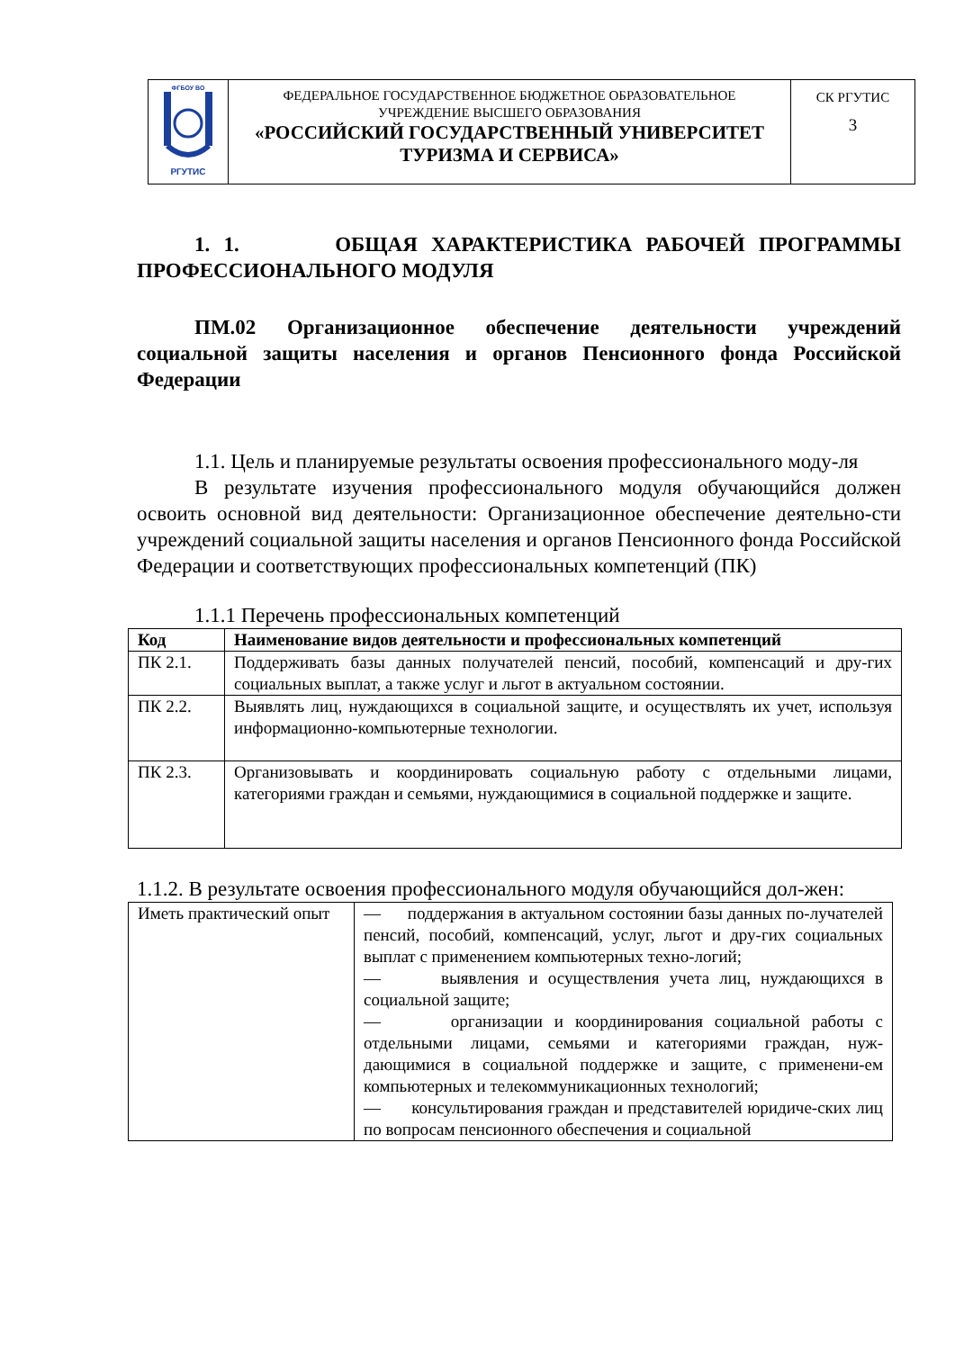| ФГБОУ ВО РГУТИС | ФЕДЕРАЛЬНОЕ ГОСУДАРСТВЕННОЕ БЮДЖЕТНОЕ ОБРАЗОВАТЕЛЬНОЕ УЧРЕЖДЕНИЕ ВЫСШЕГО ОБРАЗОВАНИЯ «РОССИЙСКИЙ ГОСУДАРСТВЕННЫЙ УНИВЕРСИТЕТ ТУРИЗМА И СЕРВИСА» | СК РГУТИС 3 |
1. 1. ОБЩАЯ ХАРАКТЕРИСТИКА РАБОЧЕЙ ПРОГРАММЫ ПРОФЕССИОНАЛЬНОГО МОДУЛЯ
ПМ.02 Организационное обеспечение деятельности учреждений социальной защиты населения и органов Пенсионного фонда Российской Федерации
1.1. Цель и планируемые результаты освоения профессионального моду-ля
В результате изучения профессионального модуля обучающийся должен освоить основной вид деятельности: Организационное обеспечение деятельно-сти учреждений социальной защиты населения и органов Пенсионного фонда Российской Федерации и соответствующих профессиональных компетенций (ПК)
1.1.1 Перечень профессиональных компетенций
| Код | Наименование видов деятельности и профессиональных компетенций |
| --- | --- |
| ПК 2.1. | Поддерживать базы данных получателей пенсий, пособий, компенсаций и дру-гих социальных выплат, а также услуг и льгот в актуальном состоянии. |
| ПК 2.2. | Выявлять лиц, нуждающихся в социальной защите, и осуществлять их учет, используя информационно-компьютерные технологии. |
| ПК 2.3. | Организовывать и координировать социальную работу с отдельными лицами, категориями граждан и семьями, нуждающимися в социальной поддержке и защите. |
1.1.2. В результате освоения профессионального модуля обучающийся дол-жен:
| Иметь практический опыт | — поддержания в актуальном состоянии базы данных по-лучателей пенсий, пособий, компенсаций, услуг, льгот и дру-гих социальных выплат с применением компьютерных техно-логий; — выявления и осуществления учета лиц, нуждающихся в социальной защите; — организации и координирования социальной работы с отдельными лицами, семьями и категориями граждан, нуж-дающимися в социальной поддержке и защите, с применени-ем компьютерных и телекоммуникационных технологий; — консультирования граждан и представителей юридиче-ских лиц по вопросам пенсионного обеспечения и социальной |